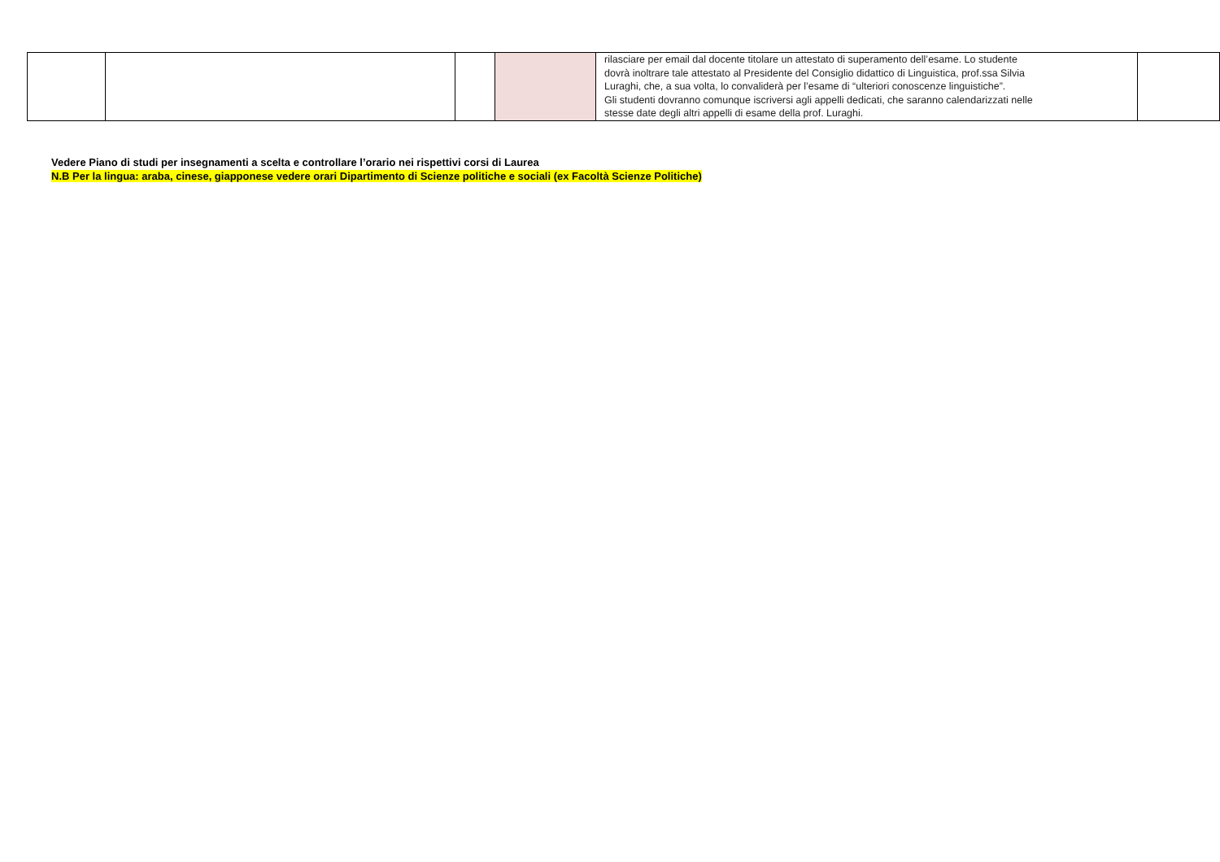| | | | | rilasciare per email dal docente titolare un attestato di superamento dell’esame. Lo studente dovrà inoltrare tale attestato al Presidente del Consiglio didattico di Linguistica, prof.ssa Silvia Luraghi, che, a sua volta, lo convaliderà per l’esame di “ulteriori conoscenze linguistiche”. Gli studenti dovranno comunque iscriversi agli appelli dedicati, che saranno calendarizzati nelle stesse date degli altri appelli di esame della prof. Luraghi. | |
Vedere Piano di studi per insegnamenti a scelta e controllare l’orario nei rispettivi corsi di Laurea
N.B Per la lingua: araba, cinese, giapponese vedere orari Dipartimento di Scienze politiche e sociali (ex Facoltà Scienze Politiche)